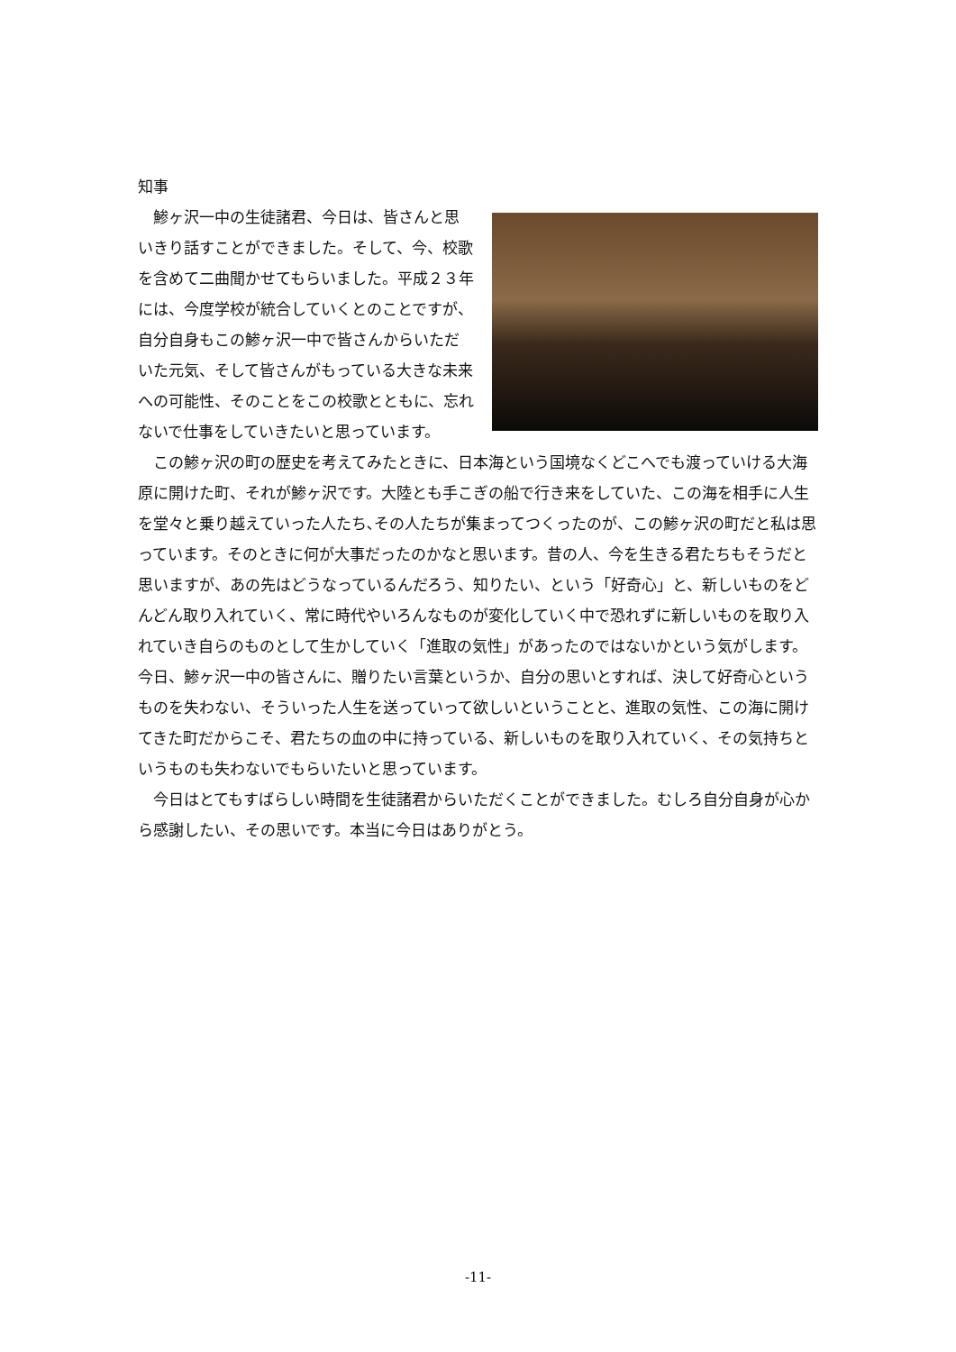知事
鯵ヶ沢一中の生徒諸君、今日は、皆さんと思いきり話すことができました。そして、今、校歌を含めて二曲聞かせてもらいました。平成２３年には、今度学校が統合していくとのことですが、自分自身もこの鯵ヶ沢一中で皆さんからいただいた元気、そして皆さんがもっている大きな未来への可能性、そのことをこの校歌とともに、忘れないで仕事をしていきたいと思っています。
この鯵ヶ沢の町の歴史を考えてみたときに、日本海という国境なくどこへでも渡っていける大海原に開けた町、それが鯵ヶ沢です。大陸とも手こぎの船で行き来をしていた、この海を相手に人生を堂々と乗り越えていった人たち､その人たちが集まってつくったのが、この鯵ヶ沢の町だと私は思っています。そのときに何が大事だったのかなと思います。昔の人、今を生きる君たちもそうだと思いますが、あの先はどうなっているんだろう、知りたい、という「好奇心」と、新しいものをどんどん取り入れていく、常に時代やいろんなものが変化していく中で恐れずに新しいものを取り入れていき自らのものとして生かしていく「進取の気性」があったのではないかという気がします。今日、鯵ヶ沢一中の皆さんに、贈りたい言葉というか、自分の思いとすれば、決して好奇心というものを失わない、そういった人生を送っていって欲しいということと、進取の気性、この海に開けてきた町だからこそ、君たちの血の中に持っている、新しいものを取り入れていく、その気持ちというものも失わないでもらいたいと思っています。
今日はとてもすばらしい時間を生徒諸君からいただくことができました。むしろ自分自身が心から感謝したい、その思いです。本当に今日はありがとう。
-11-